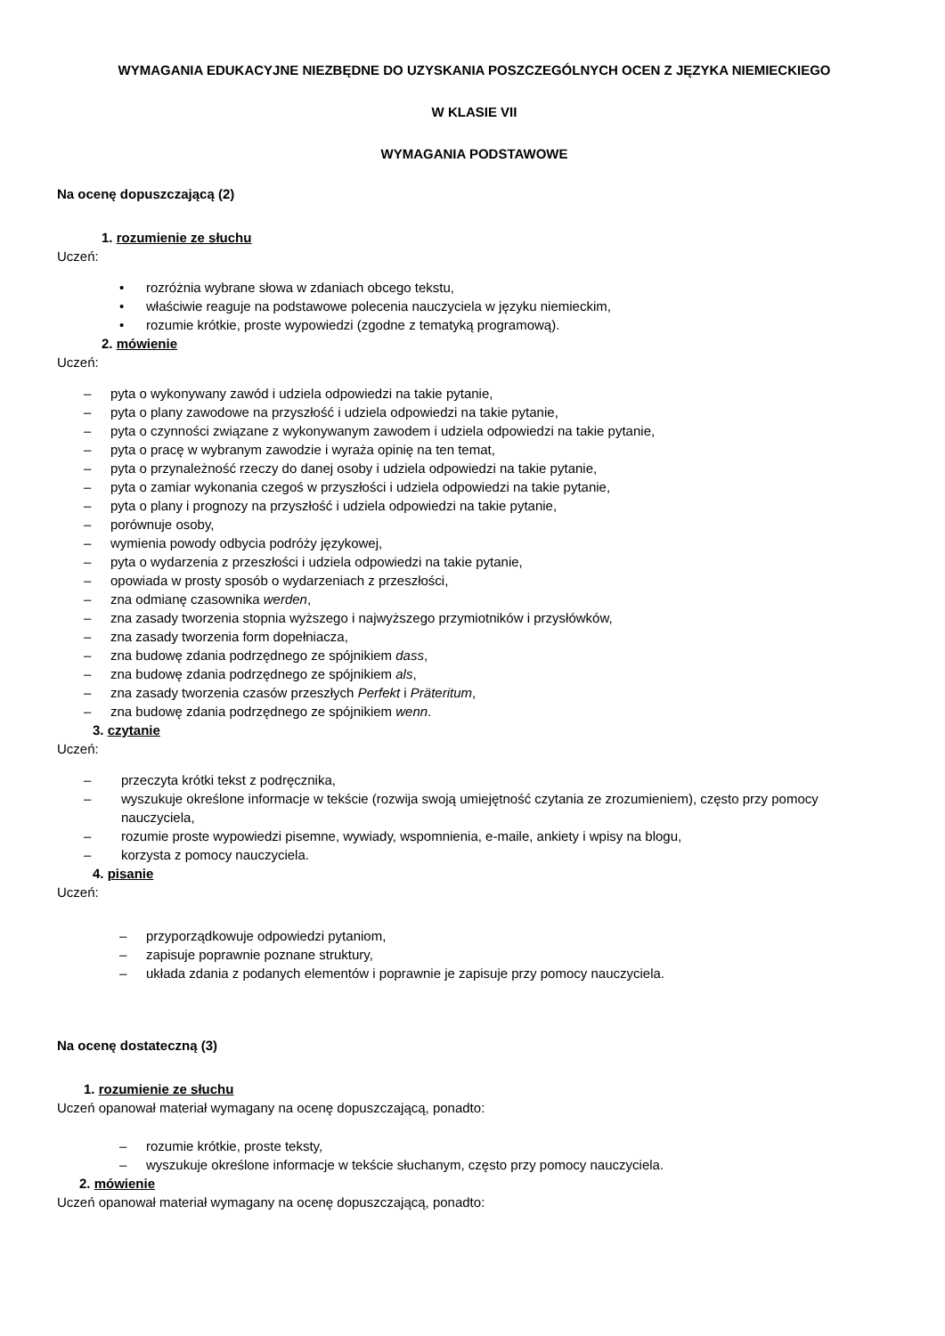WYMAGANIA EDUKACYJNE NIEZBĘDNE DO UZYSKANIA POSZCZEGÓLNYCH OCEN Z JĘZYKA NIEMIECKIEGO
W KLASIE VII
WYMAGANIA PODSTAWOWE
Na ocenę dopuszczającą (2)
1. rozumienie ze słuchu
Uczeń:
• rozróżnia wybrane słowa w zdaniach obcego tekstu,
• właściwie reaguje na podstawowe polecenia nauczyciela w języku niemieckim,
• rozumie krótkie, proste wypowiedzi (zgodne z tematyką programową).
2. mówienie
Uczeń:
– pyta o wykonywany zawód i udziela odpowiedzi na takie pytanie,
– pyta o plany zawodowe na przyszłość i udziela odpowiedzi na takie pytanie,
– pyta o czynności związane z wykonywanym zawodem i udziela odpowiedzi na takie pytanie,
– pyta o pracę w wybranym zawodzie i wyraża opinię na ten temat,
– pyta o przynależność rzeczy do danej osoby i udziela odpowiedzi na takie pytanie,
– pyta o zamiar wykonania czegoś w przyszłości i udziela odpowiedzi na takie pytanie,
– pyta o plany i prognozy na przyszłość i udziela odpowiedzi na takie pytanie,
– porównuje osoby,
– wymienia powody odbycia podróży językowej,
– pyta o wydarzenia z przeszłości i udziela odpowiedzi na takie pytanie,
– opowiada w prosty sposób o wydarzeniach z przeszłości,
– zna odmianę czasownika werden,
– zna zasady tworzenia stopnia wyższego i najwyższego przymiotników i przysłówków,
– zna zasady tworzenia form dopełniacza,
– zna budowę zdania podrzędnego ze spójnikiem dass,
– zna budowę zdania podrzędnego ze spójnikiem als,
– zna zasady tworzenia czasów przeszłych Perfekt i Präteritum,
– zna budowę zdania podrzędnego ze spójnikiem wenn.
3. czytanie
Uczeń:
– przeczyta krótki tekst z podręcznika,
– wyszukuje określone informacje w tekście (rozwija swoją umiejętność czytania ze zrozumieniem), często przy pomocy nauczyciela,
– rozumie proste wypowiedzi pisemne, wywiady, wspomnienia, e-maile, ankiety i wpisy na blogu,
– korzysta z pomocy nauczyciela.
4. pisanie
Uczeń:
– przyporządkowuje odpowiedzi pytaniom,
– zapisuje poprawnie poznane struktury,
– układa zdania z podanych elementów i poprawnie je zapisuje przy pomocy nauczyciela.
Na ocenę dostateczną (3)
1. rozumienie ze słuchu
Uczeń opanował materiał wymagany na ocenę dopuszczającą, ponadto:
– rozumie krótkie, proste teksty,
– wyszukuje określone informacje w tekście słuchanym, często przy pomocy nauczyciela.
2. mówienie
Uczeń opanował materiał wymagany na ocenę dopuszczającą, ponadto: